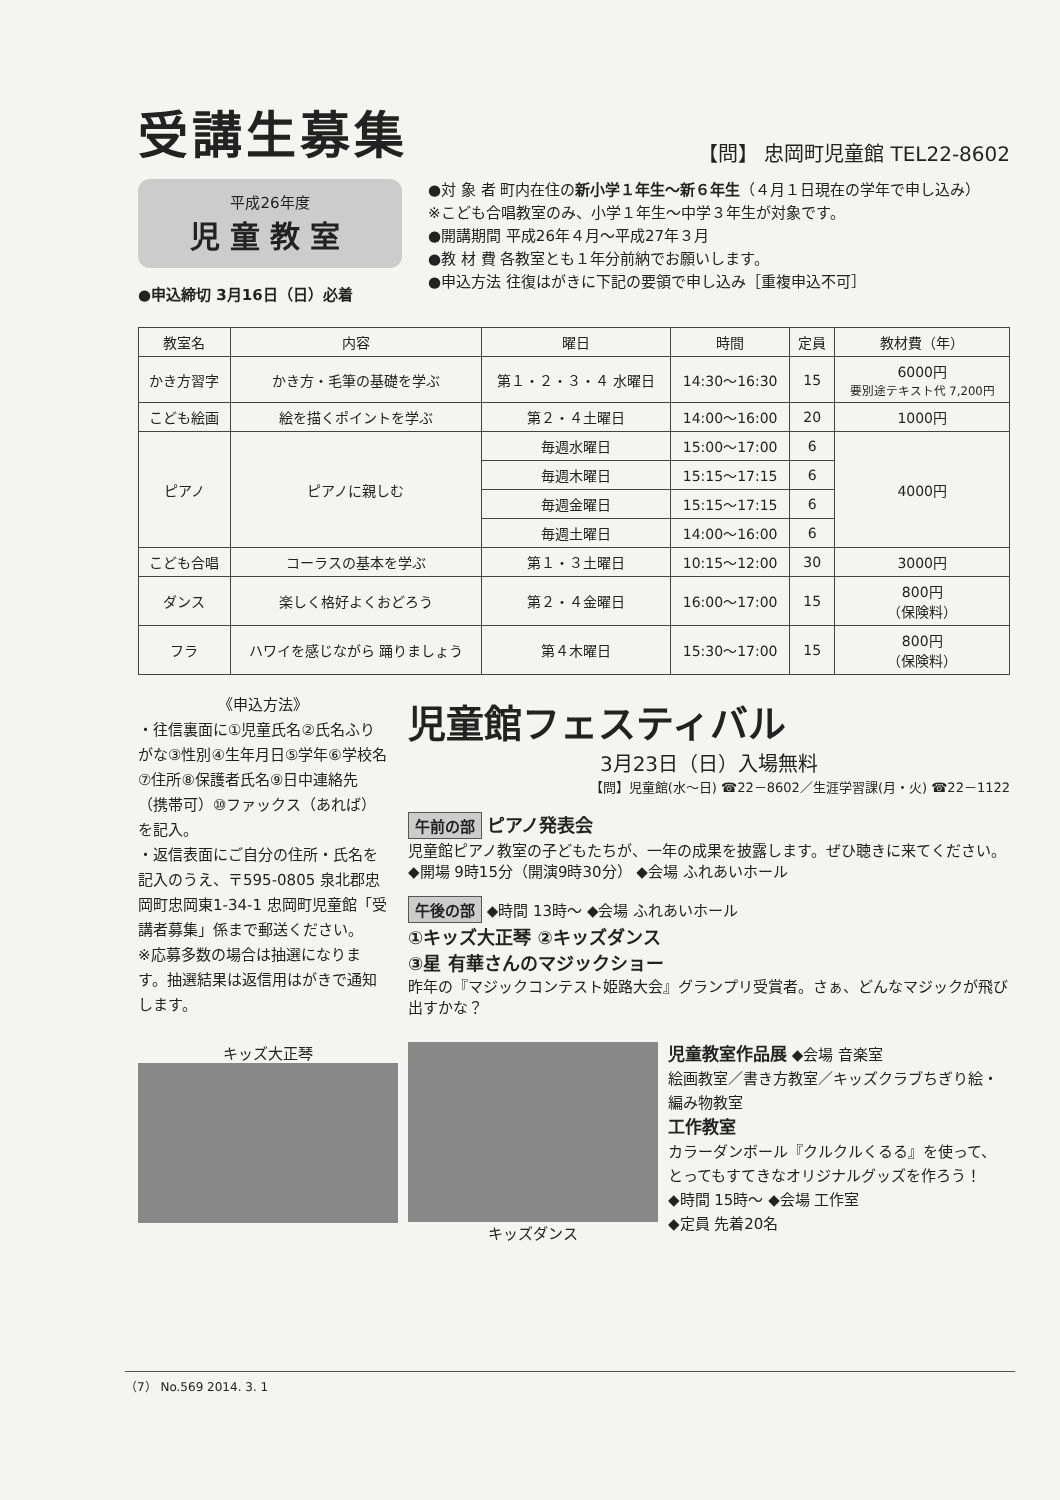受講生募集
【問】 忠岡町児童館 TEL22-8602
平成26年度
児童教室
●申込締切 3月16日（日）必着
●対 象 者 町内在住の新小学１年生～新６年生（４月１日現在の学年で申し込み）
※こども合唱教室のみ、小学１年生～中学３年生が対象です。
●開講期間 平成26年４月～平成27年３月
●教 材 費 各教室とも１年分前納でお願いします。
●申込方法 往復はがきに下記の要領で申し込み［重複申込不可］
| 教室名 | 内容 | 曜日 | 時間 | 定員 | 教材費（年） |
| --- | --- | --- | --- | --- | --- |
| かき方習字 | かき方・毛筆の基礎を学ぶ | 第１・２・３・４ 水曜日 | 14:30～16:30 | 15 | 6000円 要別途テキスト代 7,200円 |
| こども絵画 | 絵を描くポイントを学ぶ | 第２・４土曜日 | 14:00～16:00 | 20 | 1000円 |
| ピアノ | ピアノに親しむ | 毎週水曜日 | 15:00～17:00 | 6 | 4000円 |
| | | 毎週木曜日 | 15:15～17:15 | 6 | |
| | | 毎週金曜日 | 15:15～17:15 | 6 | |
| | | 毎週土曜日 | 14:00～16:00 | 6 | |
| こども合唱 | コーラスの基本を学ぶ | 第１・３土曜日 | 10:15～12:00 | 30 | 3000円 |
| ダンス | 楽しく格好よくおどろう | 第２・４金曜日 | 16:00～17:00 | 15 | 800円 （保険料） |
| フラ | ハワイを感じながら 踊りましょう | 第４木曜日 | 15:30～17:00 | 15 | 800円 （保険料） |
《申込方法》
・往信裏面に①児童氏名②氏名ふりがな③性別④生年月日⑤学年⑥学校名⑦住所⑧保護者氏名⑨日中連絡先（携帯可）⑩ファックス（あれば）を記入。
・返信表面にご自分の住所・氏名を記入のうえ、〒595-0805 泉北郡忠岡町忠岡東1-34-1 忠岡町児童館「受講者募集」係まで郵送ください。
※応募多数の場合は抽選になります。抽選結果は返信用はがきで通知します。
児童館フェスティバル
3月23日（日）入場無料
【問】児童館(水～日) ☎22－8602／生涯学習課(月・火) ☎22－1122
午前の部 ピアノ発表会
児童館ピアノ教室の子どもたちが、一年の成果を披露します。ぜひ聴きに来てください。
◆開場 9時15分（開演9時30分） ◆会場 ふれあいホール
午後の部 ◆時間 13時～ ◆会場 ふれあいホール
①キッズ大正琴 ②キッズダンス
③星 有華さんのマジックショー
昨年の『マジックコンテスト姫路大会』グランプリ受賞者。さぁ、どんなマジックが飛び出すかな？
キッズ大正琴 キッズダンス
児童教室作品展 ◆会場 音楽室
絵画教室／書き方教室／キッズクラブちぎり絵・編み物教室
工作教室
カラーダンボール『クルクルくるる』を使って、とってもすてきなオリジナルグッズを作ろう！
◆時間 15時～ ◆会場 工作室
◆定員 先着20名
（7） No.569 2014. 3. 1